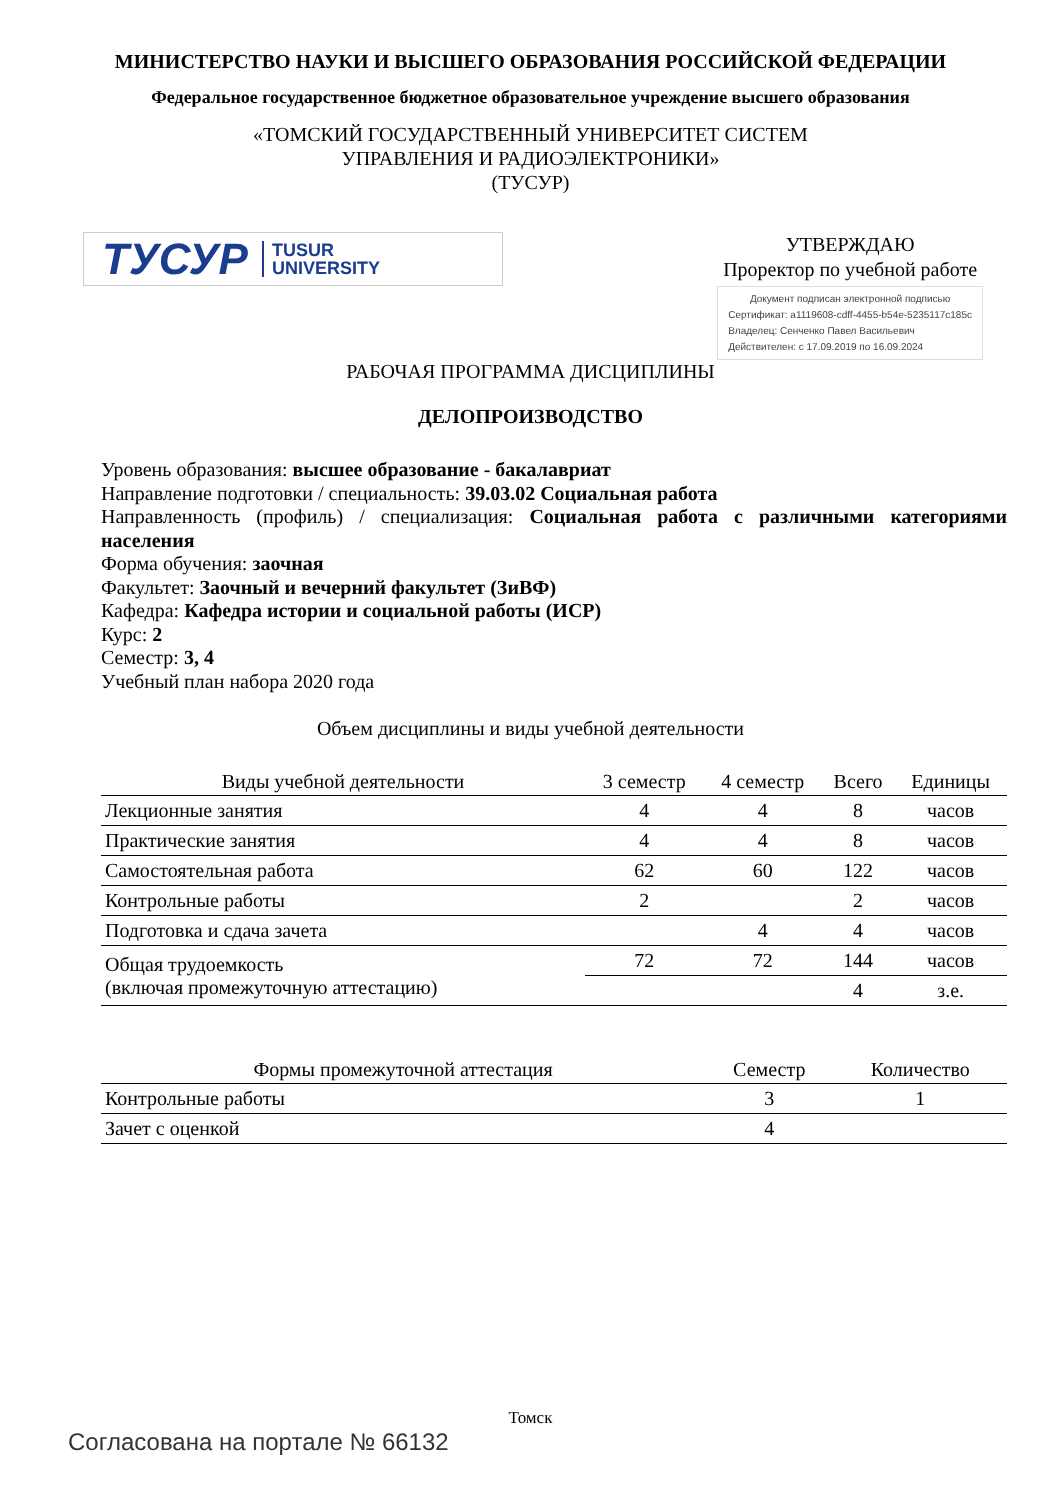МИНИСТЕРСТВО НАУКИ И ВЫСШЕГО ОБРАЗОВАНИЯ РОССИЙСКОЙ ФЕДЕРАЦИИ
Федеральное государственное бюджетное образовательное учреждение высшего образования
«ТОМСКИЙ ГОСУДАРСТВЕННЫЙ УНИВЕРСИТЕТ СИСТЕМ
УПРАВЛЕНИЯ И РАДИОЭЛЕКТРОНИКИ»
(ТУСУР)
ТУСУР TUSUR
UNIVERSITY
УТВЕРЖДАЮ
Проректор по учебной работе
Документ подписан электронной подписью
Сертификат: a1119608-cdff-4455-b54e-5235117c185c
Владелец: Сенченко Павел Васильевич
Действителен: с 17.09.2019 по 16.09.2024
РАБОЧАЯ ПРОГРАММА ДИСЦИПЛИНЫ
ДЕЛОПРОИЗВОДСТВО
Уровень образования: высшее образование - бакалавриат
Направление подготовки / специальность: 39.03.02 Социальная работа
Направленность (профиль) / специализация: Социальная работа с различными категориями населения
Форма обучения: заочная
Факультет: Заочный и вечерний факультет (ЗиВФ)
Кафедра: Кафедра истории и социальной работы (ИСР)
Курс: 2
Семестр: 3, 4
Учебный план набора 2020 года
Объем дисциплины и виды учебной деятельности
| Виды учебной деятельности | 3 семестр | 4 семестр | Всего | Единицы |
| --- | --- | --- | --- | --- |
| Лекционные занятия | 4 | 4 | 8 | часов |
| Практические занятия | 4 | 4 | 8 | часов |
| Самостоятельная работа | 62 | 60 | 122 | часов |
| Контрольные работы | 2 | | 2 | часов |
| Подготовка и сдача зачета | | 4 | 4 | часов |
| Общая трудоемкость (включая промежуточную аттестацию) | 72 | 72 | 144 | часов |
| | | | 4 | з.е. |
| Формы промежуточной аттестация | Семестр | Количество |
| --- | --- | --- |
| Контрольные работы | 3 | 1 |
| Зачет с оценкой | 4 | |
Томск
Согласована на портале № 66132